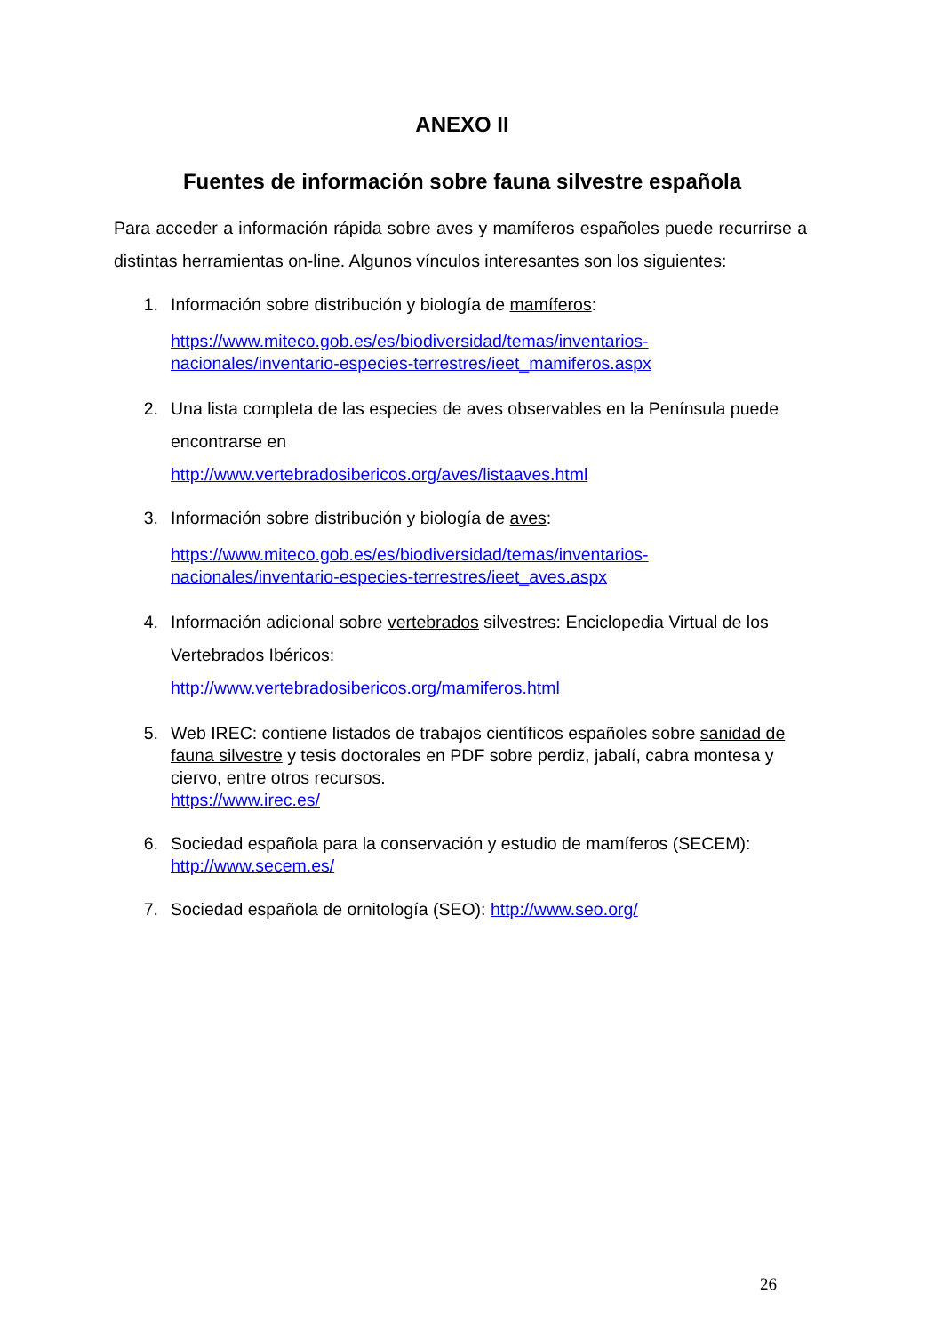ANEXO II
Fuentes de información sobre fauna silvestre española
Para acceder a información rápida sobre aves y mamíferos españoles puede recurrirse a distintas herramientas on-line. Algunos vínculos interesantes son los siguientes:
1. Información sobre distribución y biología de mamíferos:
https://www.miteco.gob.es/es/biodiversidad/temas/inventarios-nacionales/inventario-especies-terrestres/ieet_mamiferos.aspx
2. Una lista completa de las especies de aves observables en la Península puede encontrarse en
http://www.vertebradosibericos.org/aves/listaaves.html
3. Información sobre distribución y biología de aves:
https://www.miteco.gob.es/es/biodiversidad/temas/inventarios-nacionales/inventario-especies-terrestres/ieet_aves.aspx
4. Información adicional sobre vertebrados silvestres: Enciclopedia Virtual de los Vertebrados Ibéricos:
http://www.vertebradosibericos.org/mamiferos.html
5. Web IREC: contiene listados de trabajos científicos españoles sobre sanidad de fauna silvestre y tesis doctorales en PDF sobre perdiz, jabalí, cabra montesa y ciervo, entre otros recursos.
https://www.irec.es/
6. Sociedad española para la conservación y estudio de mamíferos (SECEM):
http://www.secem.es/
7. Sociedad española de ornitología (SEO): http://www.seo.org/
26